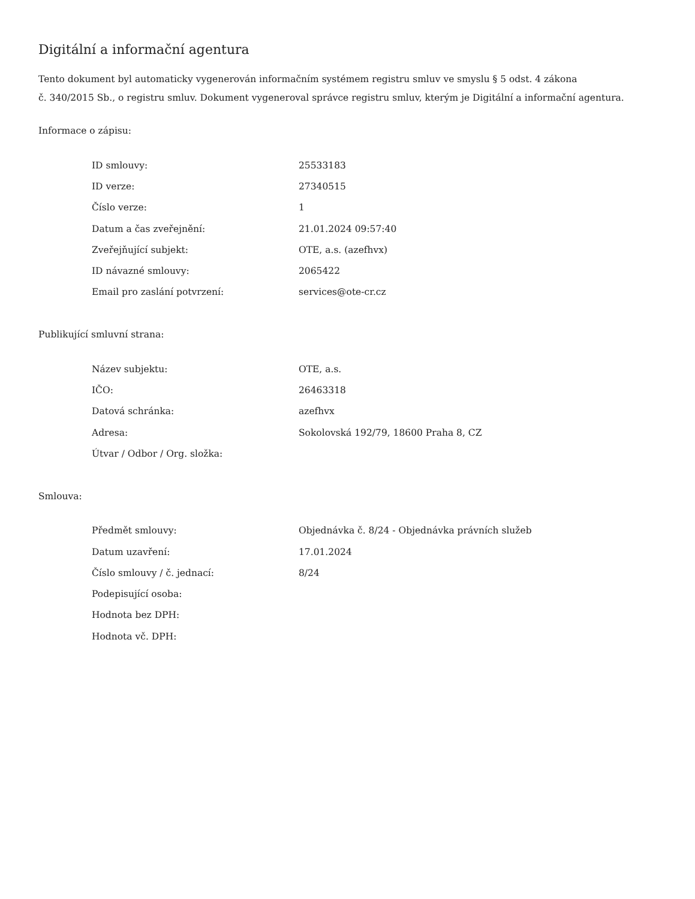Digitální a informační agentura
Tento dokument byl automaticky vygenerován informačním systémem registru smluv ve smyslu § 5 odst. 4 zákona
č. 340/2015 Sb., o registru smluv. Dokument vygeneroval správce registru smluv, kterým je Digitální a informační agentura.
Informace o zápisu:
| ID smlouvy: | 25533183 |
| ID verze: | 27340515 |
| Číslo verze: | 1 |
| Datum a čas zveřejnění: | 21.01.2024 09:57:40 |
| Zveřejňující subjekt: | OTE, a.s. (azefhvx) |
| ID návazné smlouvy: | 2065422 |
| Email pro zaslání potvrzení: | services@ote-cr.cz |
Publikující smluvní strana:
| Název subjektu: | OTE, a.s. |
| IČO: | 26463318 |
| Datová schránka: | azefhvx |
| Adresa: | Sokolovská 192/79, 18600 Praha 8, CZ |
| Útvar / Odbor / Org. složka: | |
Smlouva:
| Předmět smlouvy: | Objednávka č. 8/24 - Objednávka právních služeb |
| Datum uzavření: | 17.01.2024 |
| Číslo smlouvy / č. jednací: | 8/24 |
| Podepisující osoba: | |
| Hodnota bez DPH: | |
| Hodnota vč. DPH: | |